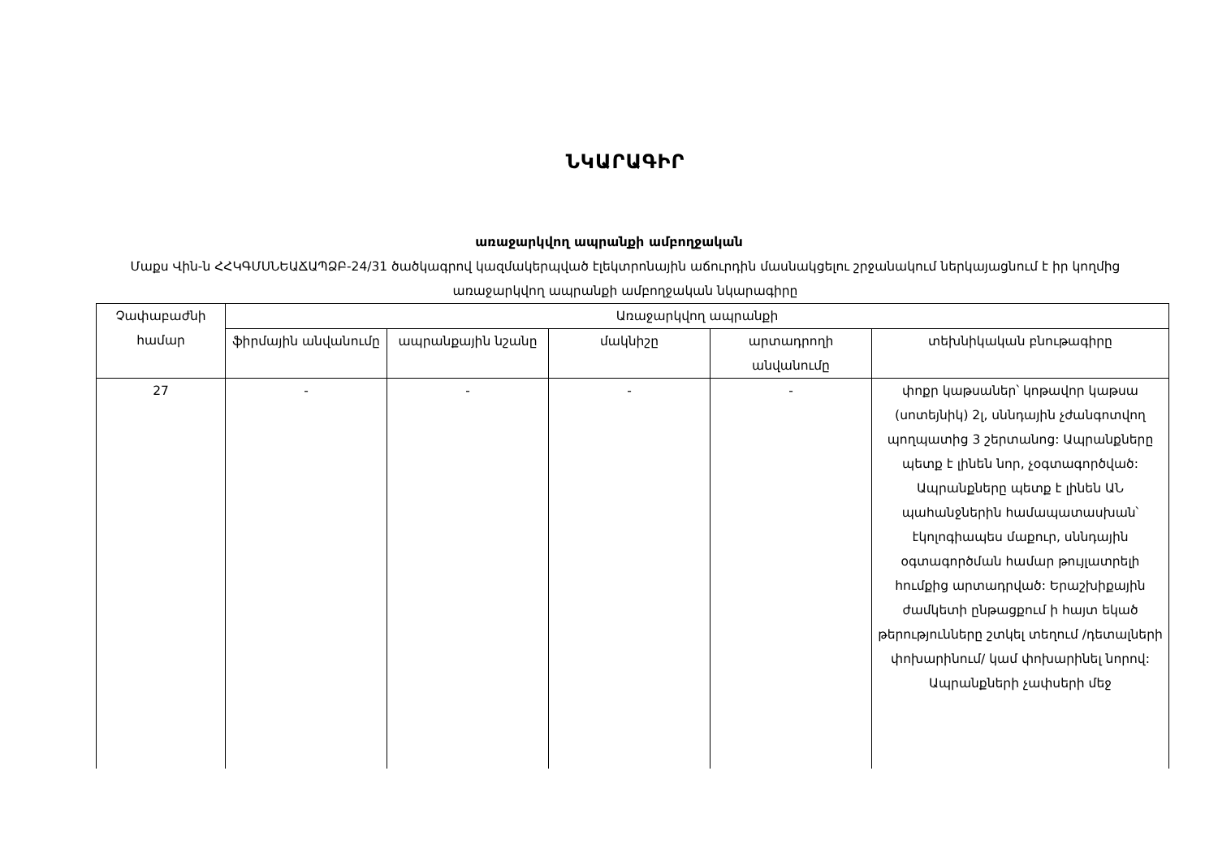ՆԿԱՐԱԳԻՐ
առաջարկվող ապրանքի ամբողջական
Մաքս Վին-ն ՀՀԿԳՄՍՆԵԱՃԱՊՁԲ-24/31 ծածկագրով կազմակերպված էլեկտրոնային աճուրդին մասնակցելու շրջանակում ներկայացնում է իր կողմից առաջարկվող ապրանքի ամբողջական նկարագիրը
| Չափաբաժնի համար | Առաջարկվող ապրանքի | | | | |
| --- | --- | --- | --- | --- | --- |
| | ֆիրմային անվանումը | ապրանքային նշանը | մակնիշը | արտադրողի անվանումը | տեխնիկական բնութագիրը |
| 27 | - | - | - | - | փոքր կաթսաներ՝ կոթավոր կաթսա (սոտեյնիկ) 2լ, սննդային չժանգոտվող պողպատից 3 շերտանոց: Ապրանքները պետք է լինեն նոր, չօգտագործված: Ապրանքները պետք է լինեն ԱՆ պահանջներին համապատասխան՝ էկոլոգիապես մաքուր, սննդային օգտագործման համար թույլատրելի հումքից արտադրված: Երաշխիքային ժամկետի ընթացքում ի հայտ եկած թերությունները շտկել տեղում /դետալների փոխարինում/ կամ փոխարինել նորով: Ապրանքների չափսերի մեջ |